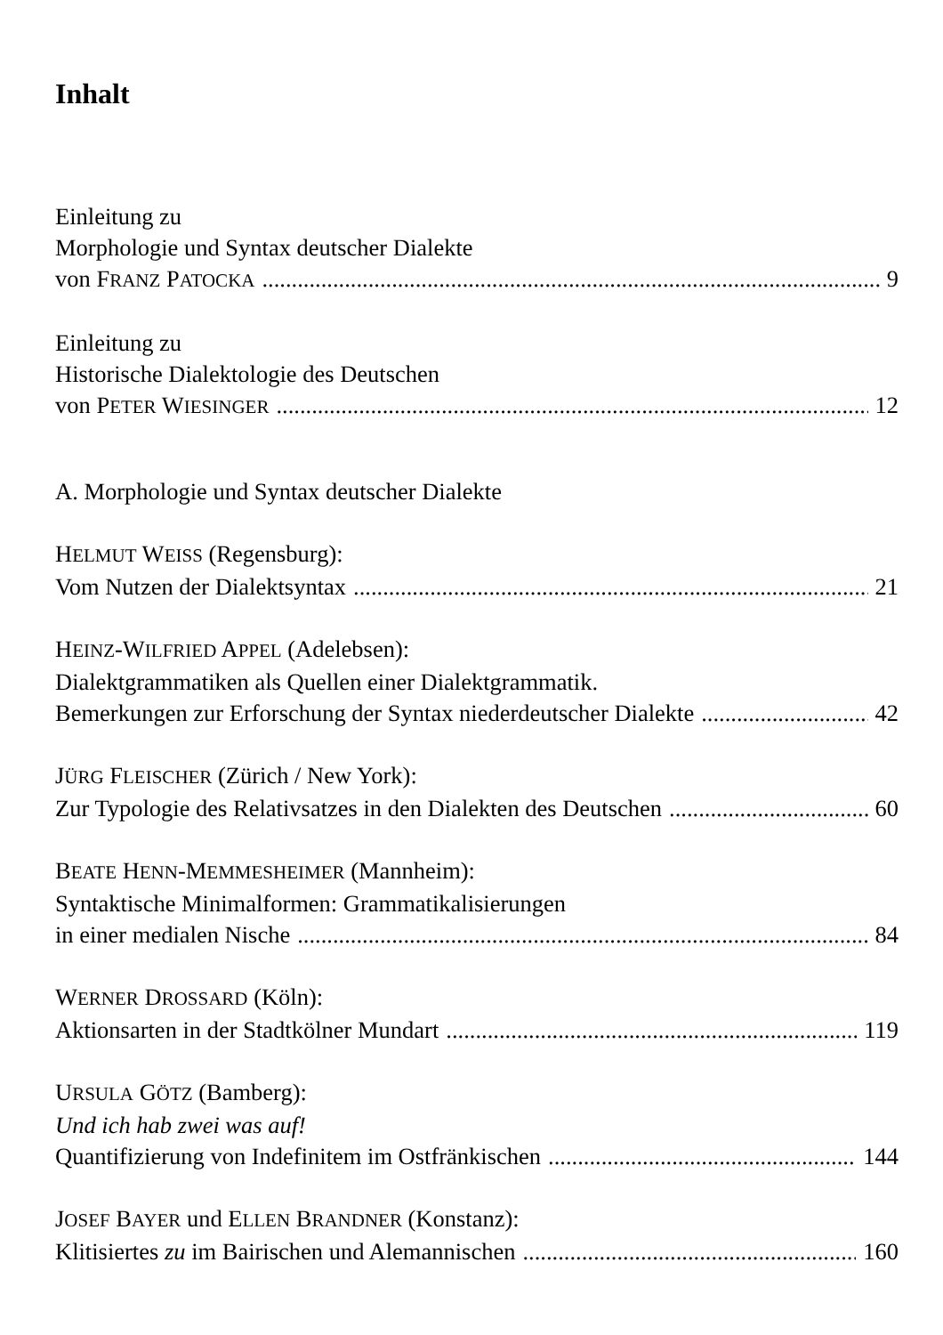Inhalt
Einleitung zu
Morphologie und Syntax deutscher Dialekte
von FRANZ PATOCKA 9
Einleitung zu
Historische Dialektologie des Deutschen
von PETER WIESINGER 12
A. Morphologie und Syntax deutscher Dialekte
HELMUT WEISS (Regensburg):
Vom Nutzen der Dialektsyntax 21
HEINZ-WILFRIED APPEL (Adelebsen):
Dialektgrammatiken als Quellen einer Dialektgrammatik.
Bemerkungen zur Erforschung der Syntax niederdeutscher Dialekte 42
JÜRG FLEISCHER (Zürich / New York):
Zur Typologie des Relativsatzes in den Dialekten des Deutschen 60
BEATE HENN-MEMMESHEIMER (Mannheim):
Syntaktische Minimalformen: Grammatikalisierungen
in einer medialen Nische 84
WERNER DROSSARD (Köln):
Aktionsarten in der Stadtkölner Mundart 119
URSULA GÖTZ (Bamberg):
Und ich hab zwei was auf!
Quantifizierung von Indefinitem im Ostfränkischen 144
JOSEF BAYER und ELLEN BRANDNER (Konstanz):
Klitisiertes zu im Bairischen und Alemannischen 160